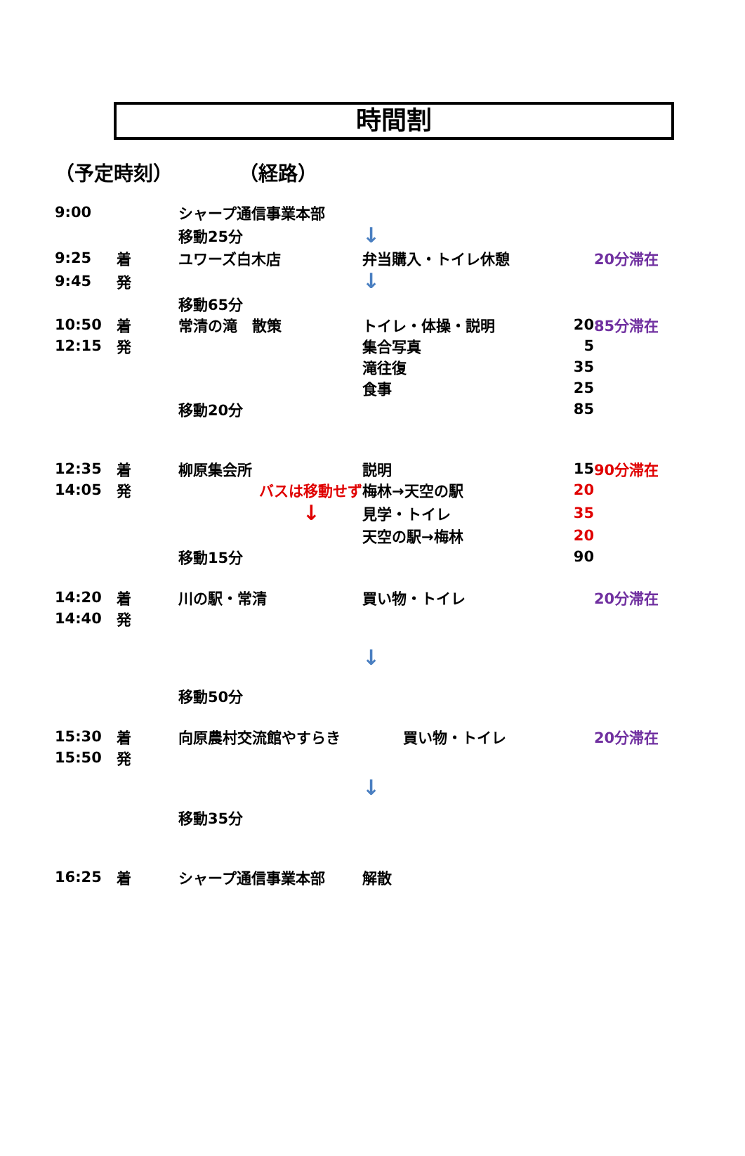時間割
（予定時刻） （経路）
| 9:00 | | シャープ通信事業本部 | | | |
| | | 移動25分 | ↓ | | |
| 9:25 | 着 | ユワーズ白木店 | 弁当購入・トイレ休憩 | | 20分滞在 |
| 9:45 | 発 | | ↓ | | |
| | | 移動65分 | | | |
| 10:50 | 着 | 常清の滝 散策 | トイレ・体操・説明 | 20 | 85分滞在 |
| 12:15 | 発 | | 集合写真 | 5 | |
| | | | 滝往復 | 35 | |
| | | | 食事 | 25 | |
| | | 移動20分 | | 85 | |
| 12:35 | 着 | 柳原集会所 | 説明 | 15 | 90分滞在 |
| 14:05 | 発 | バスは移動せず | 梅林→天空の駅 | 20 | |
| | | ↓ | 見学・トイレ | 35 | |
| | | | 天空の駅→梅林 | 20 | |
| | | 移動15分 | | 90 | |
| 14:20 | 着 | 川の駅・常清 | 買い物・トイレ | | 20分滞在 |
| 14:40 | 発 | | | | |
| | | | ↓ | | |
| | | 移動50分 | | | |
| 15:30 | 着 | 向原農村交流館やすらき | 買い物・トイレ | | 20分滞在 |
| 15:50 | 発 | | | | |
| | | | ↓ | | |
| | | 移動35分 | | | |
| 16:25 | 着 | シャープ通信事業本部 | 解散 | | |